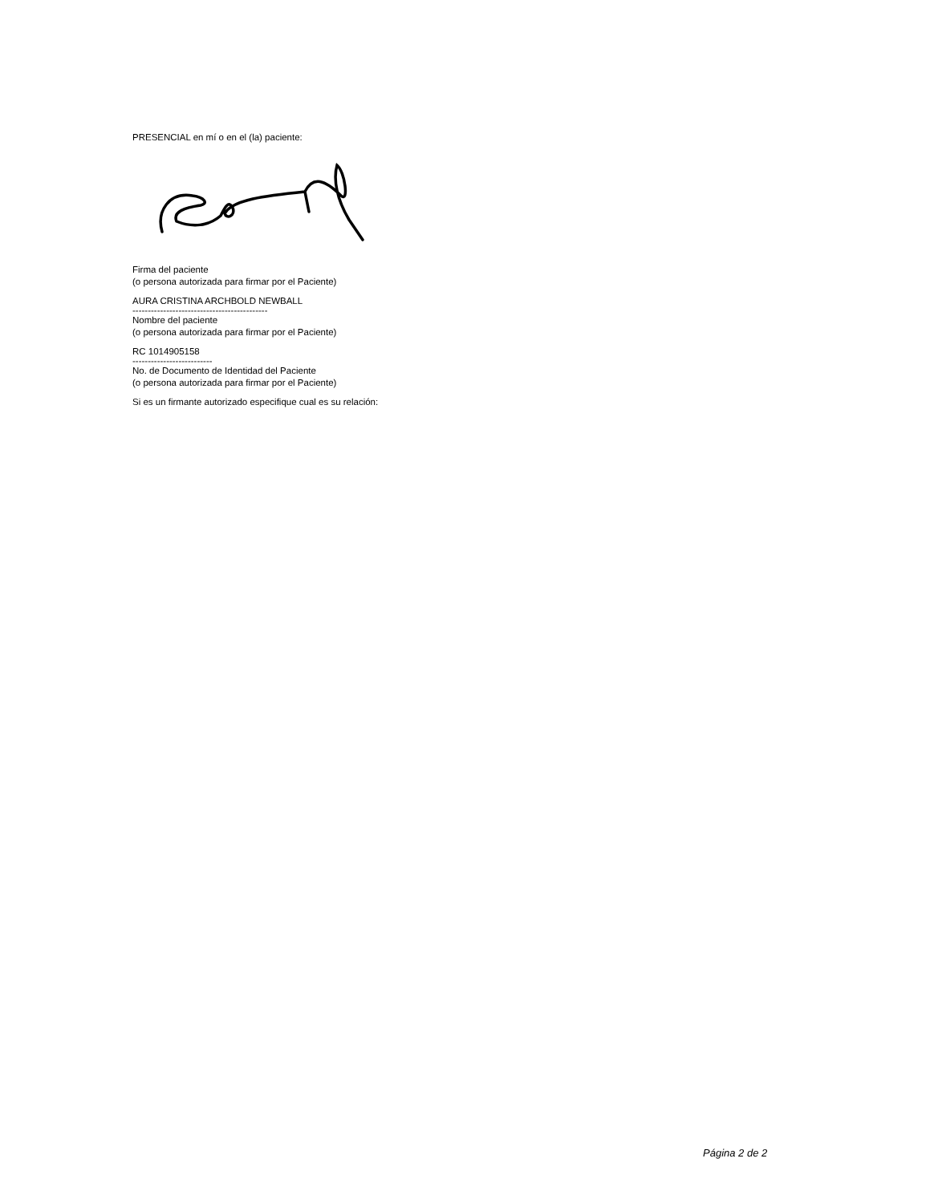PRESENCIAL en mí o en el (la) paciente:
Firma del paciente
(o persona autorizada para firmar por el Paciente)
AURA CRISTINA ARCHBOLD NEWBALL
--------------------------------------------
Nombre del paciente
(o persona autorizada para firmar por el Paciente)
RC 1014905158
--------------------------
No. de Documento de Identidad del Paciente
(o persona autorizada para firmar por el Paciente)
Si es un firmante autorizado especifique cual es su relación:
Página 2 de 2